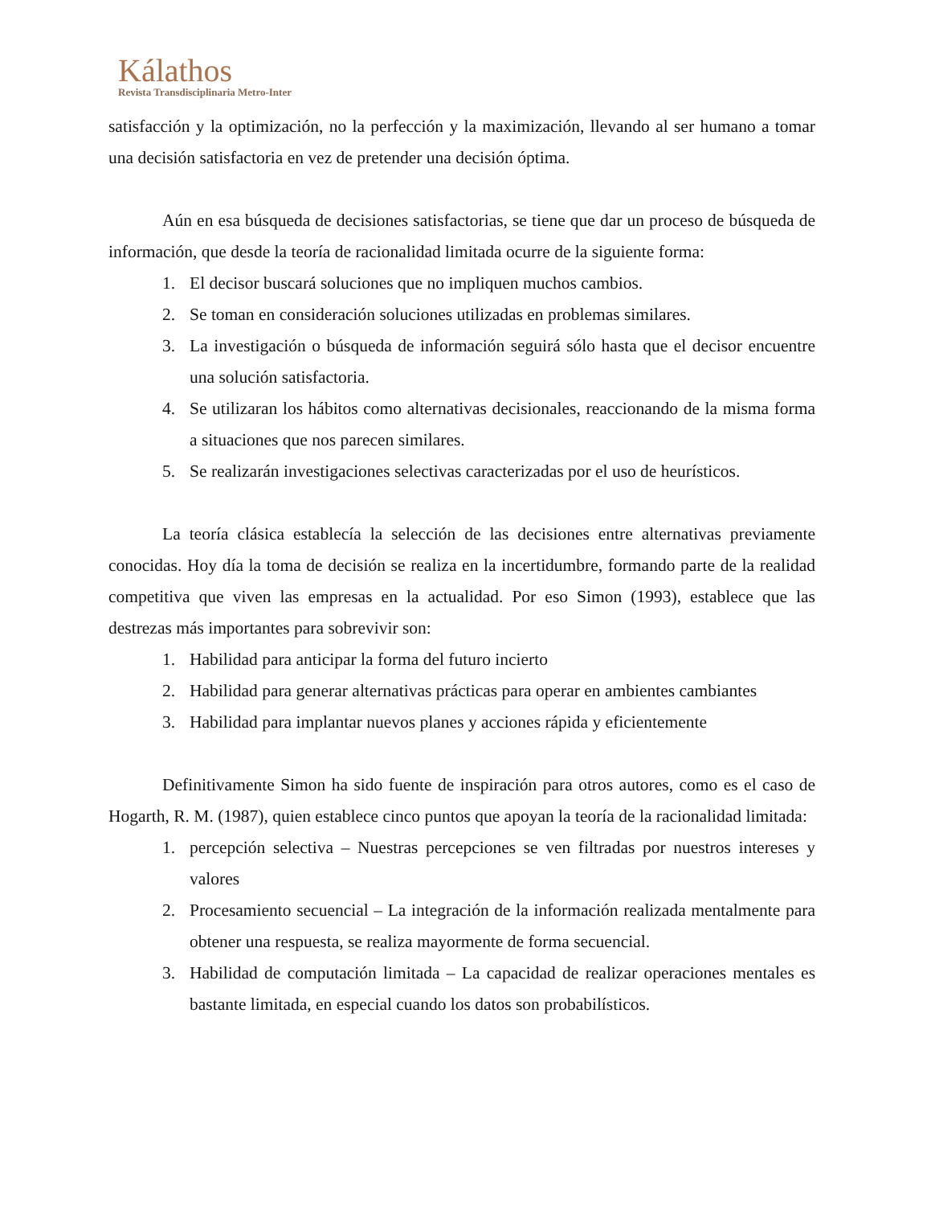Kálathos
Revista Transdisciplinaria Metro-Inter
satisfacción y la optimización, no la perfección y la maximización, llevando al ser humano a tomar una decisión satisfactoria en vez de pretender una decisión óptima.
Aún en esa búsqueda de decisiones satisfactorias, se tiene que dar un proceso de búsqueda de información, que desde la teoría de racionalidad limitada ocurre de la siguiente forma:
1. El decisor buscará soluciones que no impliquen muchos cambios.
2. Se toman en consideración soluciones utilizadas en problemas similares.
3. La investigación o búsqueda de información seguirá sólo hasta que el decisor encuentre una solución satisfactoria.
4. Se utilizaran los hábitos como alternativas decisionales, reaccionando de la misma forma a situaciones que nos parecen similares.
5. Se realizarán investigaciones selectivas caracterizadas por el uso de heurísticos.
La teoría clásica establecía la selección de las decisiones entre alternativas previamente conocidas. Hoy día la toma de decisión se realiza en la incertidumbre, formando parte de la realidad competitiva que viven las empresas en la actualidad. Por eso Simon (1993), establece que las destrezas más importantes para sobrevivir son:
1. Habilidad para anticipar la forma del futuro incierto
2. Habilidad para generar alternativas prácticas para operar en ambientes cambiantes
3. Habilidad para implantar nuevos planes y acciones rápida y eficientemente
Definitivamente Simon ha sido fuente de inspiración para otros autores, como es el caso de Hogarth, R. M. (1987), quien establece cinco puntos que apoyan la teoría de la racionalidad limitada:
1. percepción selectiva – Nuestras percepciones se ven filtradas por nuestros intereses y valores
2. Procesamiento secuencial – La integración de la información realizada mentalmente para obtener una respuesta, se realiza mayormente de forma secuencial.
3. Habilidad de computación limitada – La capacidad de realizar operaciones mentales es bastante limitada, en especial cuando los datos son probabilísticos.